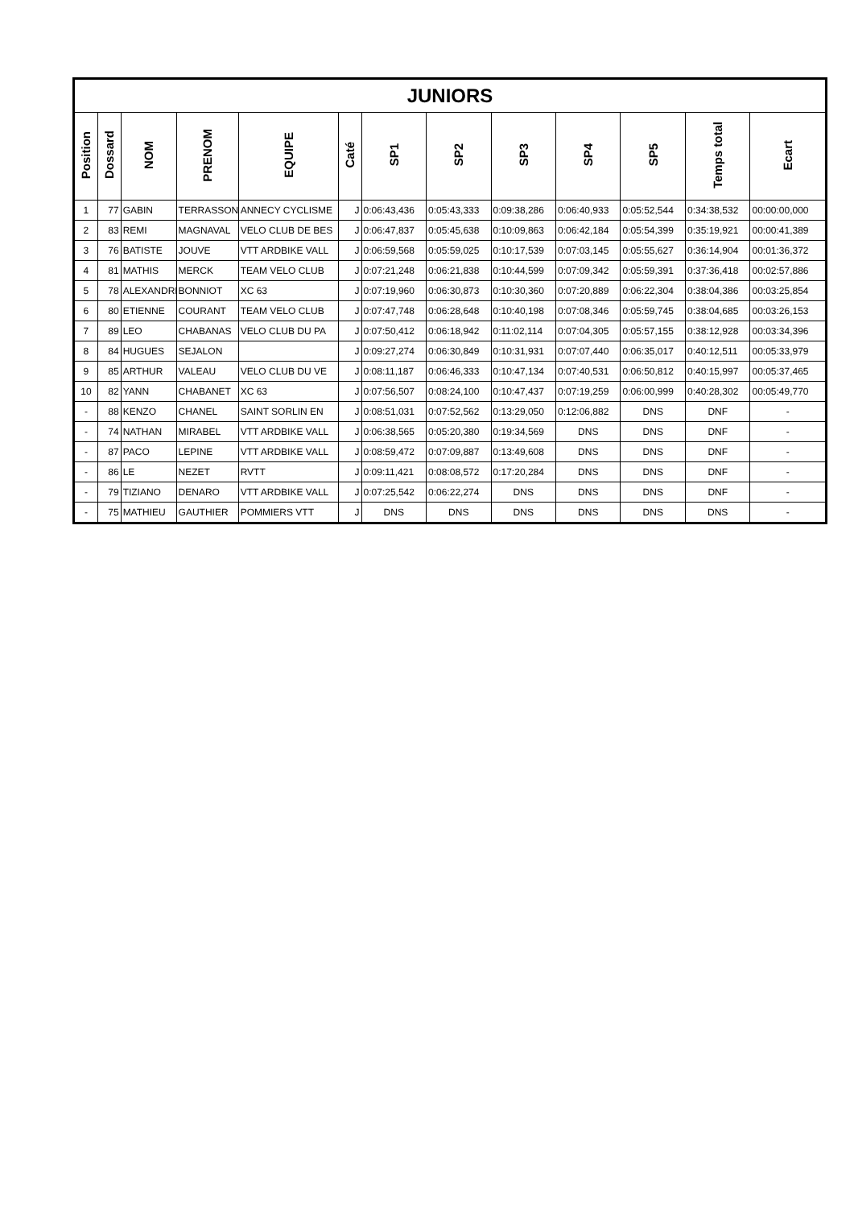| JUNIORS | | | | | | | | | | | | |
| --- | --- | --- | --- | --- | --- | --- | --- | --- | --- | --- | --- | --- |
| Position | Dossard | NOM | PRENOM | EQUIPE | Caté | SP1 | SP2 | SP3 | SP4 | SP5 | Temps total | Ecart |
| 1 | 77 | GABIN | TERRASSON | ANNECY CYCLISME | J | 0:06:43,436 | 0:05:43,333 | 0:09:38,286 | 0:06:40,933 | 0:05:52,544 | 0:34:38,532 | 00:00:00,000 |
| 2 | 83 | REMI | MAGNAVAL | VELO CLUB DE BES | J | 0:06:47,837 | 0:05:45,638 | 0:10:09,863 | 0:06:42,184 | 0:05:54,399 | 0:35:19,921 | 00:00:41,389 |
| 3 | 76 | BATISTE | JOUVE | VTT ARDBIKE VALL | J | 0:06:59,568 | 0:05:59,025 | 0:10:17,539 | 0:07:03,145 | 0:05:55,627 | 0:36:14,904 | 00:01:36,372 |
| 4 | 81 | MATHIS | MERCK | TEAM VELO CLUB | J | 0:07:21,248 | 0:06:21,838 | 0:10:44,599 | 0:07:09,342 | 0:05:59,391 | 0:37:36,418 | 00:02:57,886 |
| 5 | 78 | ALEXANDRE | BONNIOT | XC 63 | J | 0:07:19,960 | 0:06:30,873 | 0:10:30,360 | 0:07:20,889 | 0:06:22,304 | 0:38:04,386 | 00:03:25,854 |
| 6 | 80 | ETIENNE | COURANT | TEAM VELO CLUB | J | 0:07:47,748 | 0:06:28,648 | 0:10:40,198 | 0:07:08,346 | 0:05:59,745 | 0:38:04,685 | 00:03:26,153 |
| 7 | 89 | LEO | CHABANAS | VELO CLUB DU PA | J | 0:07:50,412 | 0:06:18,942 | 0:11:02,114 | 0:07:04,305 | 0:05:57,155 | 0:38:12,928 | 00:03:34,396 |
| 8 | 84 | HUGUES | SEJALON | | J | 0:09:27,274 | 0:06:30,849 | 0:10:31,931 | 0:07:07,440 | 0:06:35,017 | 0:40:12,511 | 00:05:33,979 |
| 9 | 85 | ARTHUR | VALEAU | VELO CLUB DU VE | J | 0:08:11,187 | 0:06:46,333 | 0:10:47,134 | 0:07:40,531 | 0:06:50,812 | 0:40:15,997 | 00:05:37,465 |
| 10 | 82 | YANN | CHABANET | XC 63 | J | 0:07:56,507 | 0:08:24,100 | 0:10:47,437 | 0:07:19,259 | 0:06:00,999 | 0:40:28,302 | 00:05:49,770 |
| - | 88 | KENZO | CHANEL | SAINT SORLIN EN | J | 0:08:51,031 | 0:07:52,562 | 0:13:29,050 | 0:12:06,882 | DNS | DNF | - |
| - | 74 | NATHAN | MIRABEL | VTT ARDBIKE VALL | J | 0:06:38,565 | 0:05:20,380 | 0:19:34,569 | DNS | DNS | DNF | - |
| - | 87 | PACO | LEPINE | VTT ARDBIKE VALL | J | 0:08:59,472 | 0:07:09,887 | 0:13:49,608 | DNS | DNS | DNF | - |
| - | 86 | LE | NEZET | RVTT | J | 0:09:11,421 | 0:08:08,572 | 0:17:20,284 | DNS | DNS | DNF | - |
| - | 79 | TIZIANO | DENARO | VTT ARDBIKE VALL | J | 0:07:25,542 | 0:06:22,274 | DNS | DNS | DNS | DNF | - |
| - | 75 | MATHIEU | GAUTHIER | POMMIERS VTT | J | DNS | DNS | DNS | DNS | DNS | DNS | - |